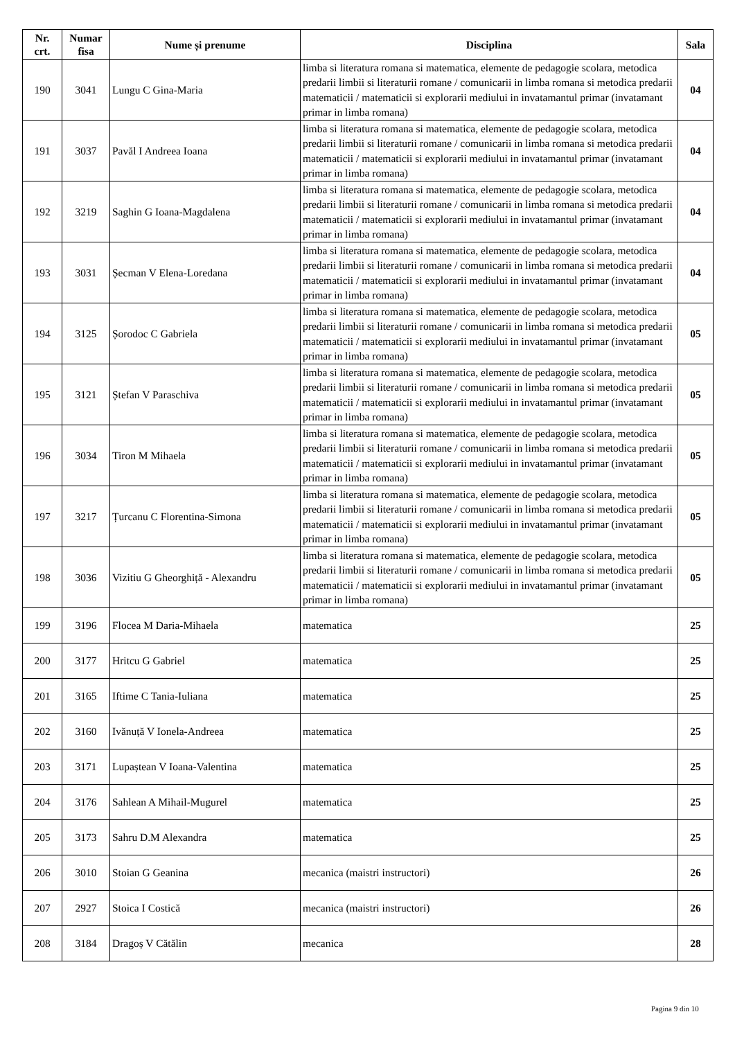| Nr. crt. | Numar fisa | Nume și prenume | Disciplina | Sala |
| --- | --- | --- | --- | --- |
| 190 | 3041 | Lungu C Gina-Maria | limba si literatura romana si matematica, elemente de pedagogie scolara, metodica predarii limbii si literaturii romane / comunicarii in limba romana si metodica predarii matematicii / matematicii si explorarii mediului in invatamantul primar (invatamant primar in limba romana) | 04 |
| 191 | 3037 | Pavăl I Andreea Ioana | limba si literatura romana si matematica, elemente de pedagogie scolara, metodica predarii limbii si literaturii romane / comunicarii in limba romana si metodica predarii matematicii / matematicii si explorarii mediului in invatamantul primar (invatamant primar in limba romana) | 04 |
| 192 | 3219 | Saghin G Ioana-Magdalena | limba si literatura romana si matematica, elemente de pedagogie scolara, metodica predarii limbii si literaturii romane / comunicarii in limba romana si metodica predarii matematicii / matematicii si explorarii mediului in invatamantul primar (invatamant primar in limba romana) | 04 |
| 193 | 3031 | Șecman V Elena-Loredana | limba si literatura romana si matematica, elemente de pedagogie scolara, metodica predarii limbii si literaturii romane / comunicarii in limba romana si metodica predarii matematicii / matematicii si explorarii mediului in invatamantul primar (invatamant primar in limba romana) | 04 |
| 194 | 3125 | Șorodoc C Gabriela | limba si literatura romana si matematica, elemente de pedagogie scolara, metodica predarii limbii si literaturii romane / comunicarii in limba romana si metodica predarii matematicii / matematicii si explorarii mediului in invatamantul primar (invatamant primar in limba romana) | 05 |
| 195 | 3121 | Ștefan V Paraschiva | limba si literatura romana si matematica, elemente de pedagogie scolara, metodica predarii limbii si literaturii romane / comunicarii in limba romana si metodica predarii matematicii / matematicii si explorarii mediului in invatamantul primar (invatamant primar in limba romana) | 05 |
| 196 | 3034 | Tiron M Mihaela | limba si literatura romana si matematica, elemente de pedagogie scolara, metodica predarii limbii si literaturii romane / comunicarii in limba romana si metodica predarii matematicii / matematicii si explorarii mediului in invatamantul primar (invatamant primar in limba romana) | 05 |
| 197 | 3217 | Țurcanu C Florentina-Simona | limba si literatura romana si matematica, elemente de pedagogie scolara, metodica predarii limbii si literaturii romane / comunicarii in limba romana si metodica predarii matematicii / matematicii si explorarii mediului in invatamantul primar (invatamant primar in limba romana) | 05 |
| 198 | 3036 | Vizitiu G Gheorghiță - Alexandru | limba si literatura romana si matematica, elemente de pedagogie scolara, metodica predarii limbii si literaturii romane / comunicarii in limba romana si metodica predarii matematicii / matematicii si explorarii mediului in invatamantul primar (invatamant primar in limba romana) | 05 |
| 199 | 3196 | Flocea M Daria-Mihaela | matematica | 25 |
| 200 | 3177 | Hritcu G Gabriel | matematica | 25 |
| 201 | 3165 | Iftime C Tania-Iuliana | matematica | 25 |
| 202 | 3160 | Ivănuță V Ionela-Andreea | matematica | 25 |
| 203 | 3171 | Lupaștean V Ioana-Valentina | matematica | 25 |
| 204 | 3176 | Sahlean A Mihail-Mugurel | matematica | 25 |
| 205 | 3173 | Sahru D.M Alexandra | matematica | 25 |
| 206 | 3010 | Stoian G Geanina | mecanica (maistri instructori) | 26 |
| 207 | 2927 | Stoica I Costică | mecanica (maistri instructori) | 26 |
| 208 | 3184 | Dragoș V Cătălin | mecanica | 28 |
Pagina 9 din 10